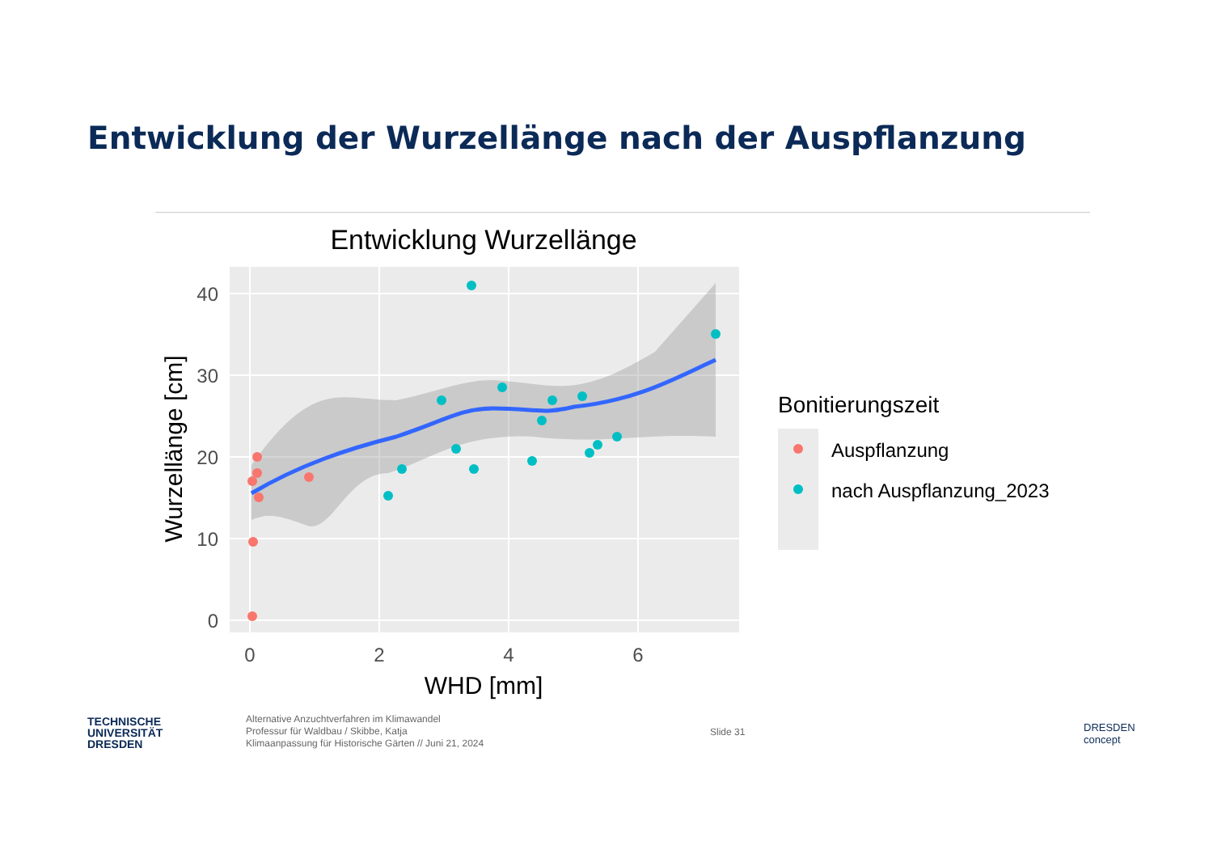Entwicklung der Wurzellänge nach der Auspflanzung
Entwicklung Wurzellänge
40
30
20
10
0
0
2
4
6
WHD [mm]
Wurzellänge [cm]
Bonitierungszeit
Auspflanzung
nach Auspflanzung_2023
TECHNISCHE
UNIVERSITÄT
DRESDEN
Alternative Anzuchtverfahren im Klimawandel
Professur für Waldbau / Skibbe, Katja
Klimaanpassung für Historische Gärten // Juni 21, 2024
Slide 31
DRESDEN
concept